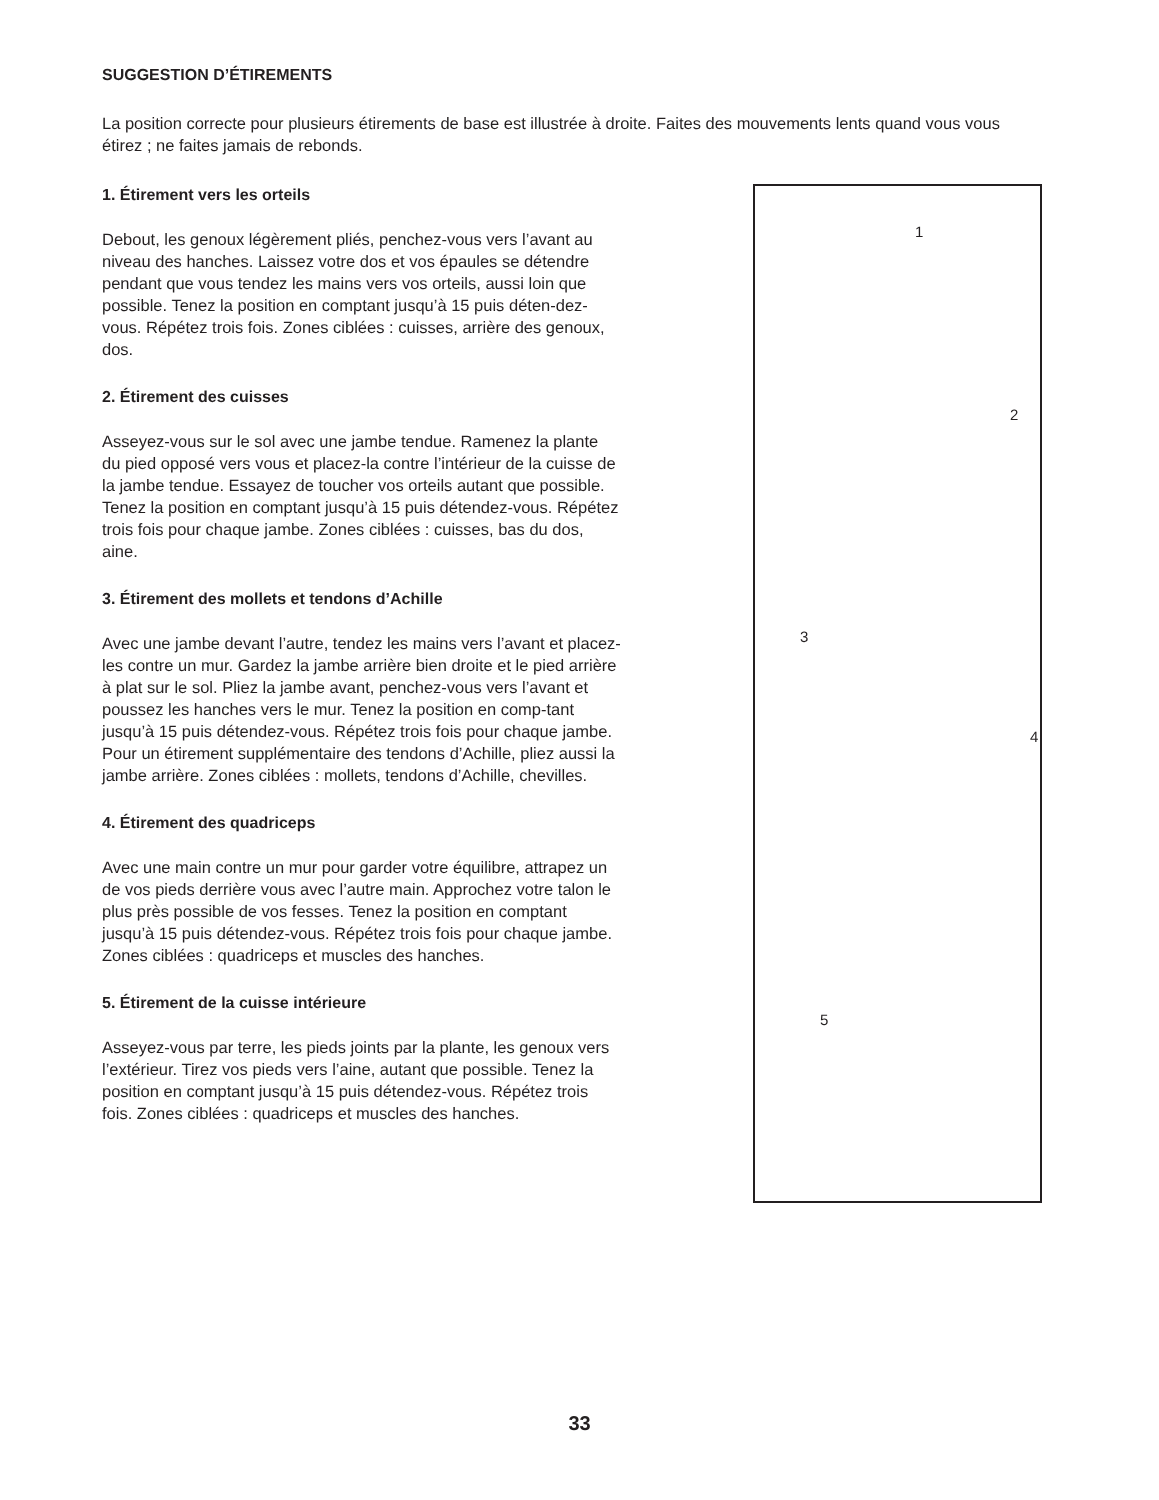SUGGESTION D’ÉTIREMENTS
La position correcte pour plusieurs étirements de base est illustrée à droite. Faites des mouvements lents quand vous vous étirez ; ne faites jamais de rebonds.
1. Étirement vers les orteils
Debout, les genoux légèrement pliés, penchez-vous vers l’avant au niveau des hanches. Laissez votre dos et vos épaules se détendre pendant que vous tendez les mains vers vos orteils, aussi loin que possible. Tenez la position en comptant jusqu’à 15 puis déten-dez-vous. Répétez trois fois. Zones ciblées : cuisses, arrière des genoux, dos.
2. Étirement des cuisses
Asseyez-vous sur le sol avec une jambe tendue. Ramenez la plante du pied opposé vers vous et placez-la contre l’intérieur de la cuisse de la jambe tendue. Essayez de toucher vos orteils autant que possible. Tenez la position en comptant jusqu’à 15 puis détendez-vous. Répétez trois fois pour chaque jambe. Zones ciblées : cuisses, bas du dos, aine.
3. Étirement des mollets et tendons d’Achille
Avec une jambe devant l’autre, tendez les mains vers l’avant et placez-les contre un mur. Gardez la jambe arrière bien droite et le pied arrière à plat sur le sol. Pliez la jambe avant, penchez-vous vers l’avant et poussez les hanches vers le mur. Tenez la position en comp-tant jusqu’à 15 puis détendez-vous. Répétez trois fois pour chaque jambe. Pour un étirement supplémentaire des tendons d’Achille, pliez aussi la jambe arrière. Zones ciblées : mollets, tendons d’Achille, chevilles.
4. Étirement des quadriceps
Avec une main contre un mur pour garder votre équilibre, attrapez un de vos pieds derrière vous avec l’autre main. Approchez votre talon le plus près possible de vos fesses. Tenez la position en comptant jusqu’à 15 puis détendez-vous. Répétez trois fois pour chaque jambe. Zones ciblées : quadriceps et muscles des hanches.
5. Étirement de la cuisse intérieure
Asseyez-vous par terre, les pieds joints par la plante, les genoux vers l’extérieur. Tirez vos pieds vers l’aine, autant que possible. Tenez la position en comptant jusqu’à 15 puis détendez-vous. Répétez trois fois. Zones ciblées : quadriceps et muscles des hanches.
1
2
3
4
5
33